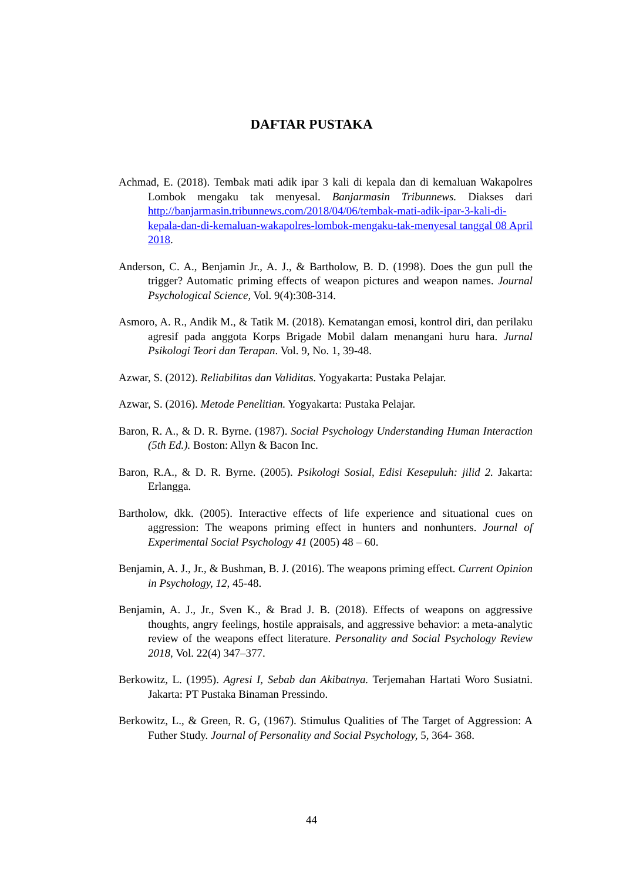DAFTAR PUSTAKA
Achmad, E. (2018). Tembak mati adik ipar 3 kali di kepala dan di kemaluan Wakapolres Lombok mengaku tak menyesal. Banjarmasin Tribunnews. Diakses dari http://banjarmasin.tribunnews.com/2018/04/06/tembak-mati-adik-ipar-3-kali-di-kepala-dan-di-kemaluan-wakapolres-lombok-mengaku-tak-menyesal tanggal 08 April 2018.
Anderson, C. A., Benjamin Jr., A. J., & Bartholow, B. D. (1998). Does the gun pull the trigger? Automatic priming effects of weapon pictures and weapon names. Journal Psychological Science, Vol. 9(4):308-314.
Asmoro, A. R., Andik M., & Tatik M. (2018). Kematangan emosi, kontrol diri, dan perilaku agresif pada anggota Korps Brigade Mobil dalam menangani huru hara. Jurnal Psikologi Teori dan Terapan. Vol. 9, No. 1, 39-48.
Azwar, S. (2012). Reliabilitas dan Validitas. Yogyakarta: Pustaka Pelajar.
Azwar, S. (2016). Metode Penelitian. Yogyakarta: Pustaka Pelajar.
Baron, R. A., & D. R. Byrne. (1987). Social Psychology Understanding Human Interaction (5th Ed.). Boston: Allyn & Bacon Inc.
Baron, R.A., & D. R. Byrne. (2005). Psikologi Sosial, Edisi Kesepuluh: jilid 2. Jakarta: Erlangga.
Bartholow, dkk. (2005). Interactive effects of life experience and situational cues on aggression: The weapons priming effect in hunters and nonhunters. Journal of Experimental Social Psychology 41 (2005) 48 – 60.
Benjamin, A. J., Jr., & Bushman, B. J. (2016). The weapons priming effect. Current Opinion in Psychology, 12, 45-48.
Benjamin, A. J., Jr., Sven K., & Brad J. B. (2018). Effects of weapons on aggressive thoughts, angry feelings, hostile appraisals, and aggressive behavior: a meta-analytic review of the weapons effect literature. Personality and Social Psychology Review 2018, Vol. 22(4) 347–377.
Berkowitz, L. (1995). Agresi I, Sebab dan Akibatnya. Terjemahan Hartati Woro Susiatni. Jakarta: PT Pustaka Binaman Pressindo.
Berkowitz, L., & Green, R. G, (1967). Stimulus Qualities of The Target of Aggression: A Futher Study. Journal of Personality and Social Psychology, 5, 364- 368.
44